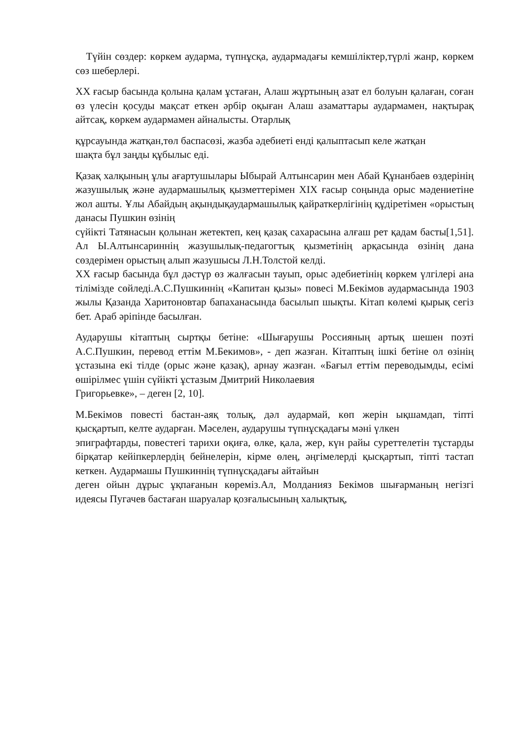Түйін сөздер: көркем аударма, түпнұсқа, аудармадағы кемшіліктер,түрлі жанр, көркем сөз шеберлері.
XX ғасыр басында қолына қалам ұстаған, Алаш жұртының азат ел болуын қалаған, соған өз үлесін қосуды мақсат еткен әрбір оқыған Алаш азаматтары аудармамен, нақтырақ айтсақ, көркем аудармамен айналысты. Отарлық
құрсауында жатқан,төл баспасөзі, жазба әдебиеті енді қалыптасып келе жатқан
шақта бұл заңды құбылыс еді.
Қазақ халқының ұлы ағартушылары Ыбырай Алтынсарин мен Абай Құнанбаев өздерінің жазушылық және аудармашылық қызметтерімен XIX ғасыр соңында орыс мәдениетіне жол ашты. Ұлы Абайдың ақындықаудармашылық қайраткерлігінің құдіретімен «орыстың данасы Пушкин өзінің
сүйікті Татянасын қолынан жетектеп, кең қазақ сахарасына алғаш рет қадам басты[1,51]. Ал Ы.Алтынсариннің жазушылық-педагогтық қызметінің арқасында өзінің дана сөздерімен орыстың алып жазушысы Л.Н.Толстой келді.
XX ғасыр басында бұл дәстүр өз жалғасын тауып, орыс әдебиетінің көркем үлгілері ана тілімізде сөйледі.А.С.Пушкиннің «Капитан қызы» повесі М.Бекімов аудармасында 1903 жылы Қазанда Харитоновтар бапаханасында басылып шықты. Кітап көлемі қырық сегіз бет. Араб әріпінде басылған.
Аударушы кітаптың сыртқы бетіне: «Шығарушы Россияның артық шешен поэті А.С.Пушкин, перевод еттім М.Бекимов», - деп жазған. Кітаптың ішкі бетіне ол өзінің ұстазына екі тілде (орыс және қазақ), арнау жазған. «Бағыл еттім переводымды, есімі өшірілмес үшін сүйікті ұстазым Дмитрий Николаевия
Григорьевке», – деген [2, 10].
М.Бекімов повесті бастан-аяқ толық, дәл аудармай, көп жерін ықшамдап, тіпті қысқартып, келте аударған. Мәселен, аударушы түпнұсқадағы мәні үлкен
эпиграфтарды, повестегі тарихи оқиға, өлке, қала, жер, күн райы суреттелетін тұстарды бірқатар кейіпкерлердің бейнелерін, кірме өлең, әңгімелерді қысқартып, тіпті тастап кеткен. Аудармашы Пушкиннің түпнұсқадағы айтайын
деген ойын дұрыс ұқпағанын көреміз.Ал, Молданияз Бекімов шығарманың негізгі идеясы Пугачев бастаған шаруалар қозғалысының халықтық,